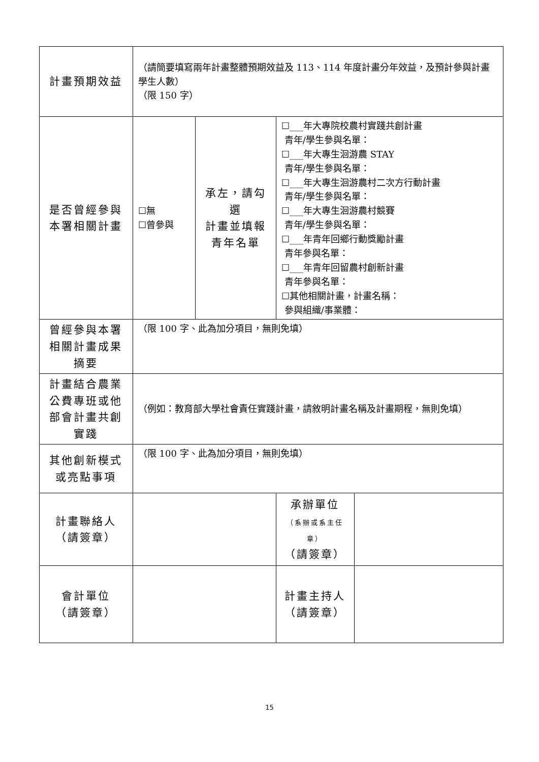| 計畫預期效益 | （請簡要填寫兩年計畫整體預期效益及 113、114 年度計畫分年效益，及預計參與計畫學生人數） （限 150 字） | | | |
| 是否曾經參與 本署相關計畫 | ☐無 ☐曾參與 | 承左，請勾選 計畫並填報 青年名單 | ☐___年大專院校農村實踐共創計畫 青年/學生參與名單： ☐___年大專生洄游農 STAY 青年/學生參與名單： ☐___年大專生洄游農村二次方行動計畫 青年/學生參與名單： ☐___年大專生洄游農村競賽 青年/學生參與名單： ☐___年青年回鄉行動獎勵計畫 青年參與名單： ☐___年青年回留農村創新計畫 青年參與名單： ☐其他相關計畫，計畫名稱： 參與組織/事業體： | |
| 曾經參與本署相關計畫成果摘要 | （限 100 字、此為加分項目，無則免填） | | | |
| 計畫結合農業公費專班或他部會計畫共創實踐 | （例如：教育部大學社會責任實踐計畫，請敘明計畫名稱及計畫期程，無則免填） | | | |
| 其他創新模式或亮點事項 | （限 100 字、此為加分項目，無則免填） | | | |
| 計畫聯絡人 （請簽章） | | | 承辦單位 （系辦或系主任章） （請簽章） | |
| 會計單位 （請簽章） | | | 計畫主持人 （請簽章） | |
15